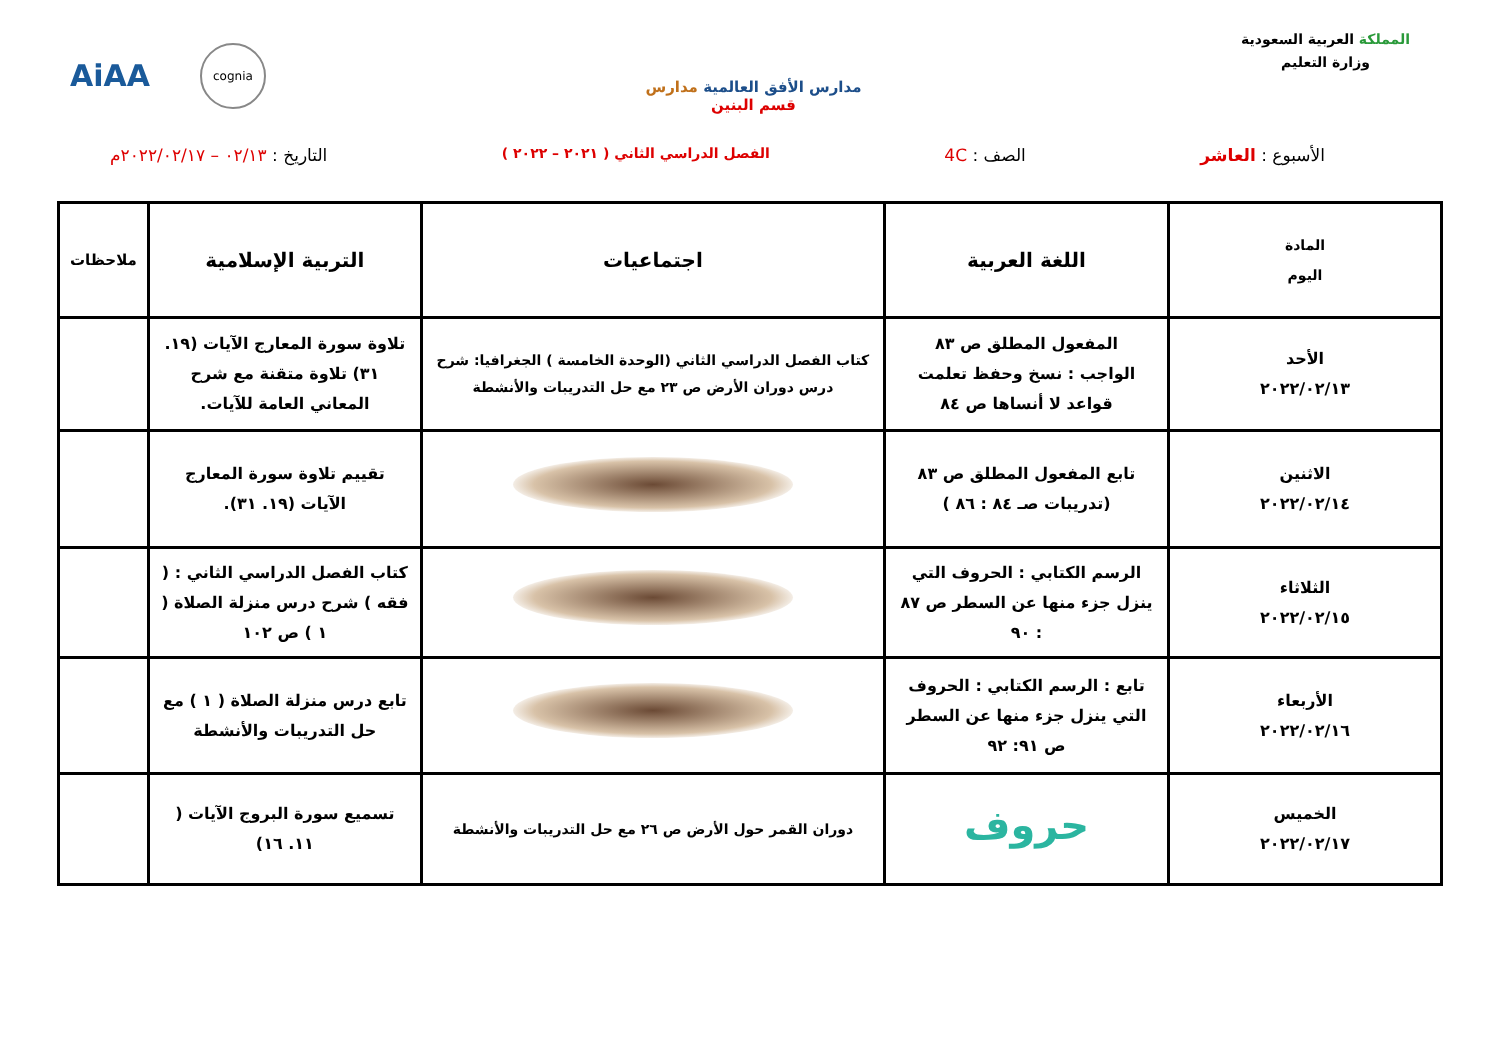المملكة العربية السعودية
وزارة التعليم
مدارس الأفق العالمية مدارس
قسم البنين
AiAA cognia
الأسبوع : العاشر الصف : 4C الفصل الدراسي الثاني ( ٢٠٢١ – ٢٠٢٢ ) التاريخ : ٠٢/١٣ – ٢٠٢٢/٠٢/١٧م
| المادة اليوم | اللغة العربية | اجتماعيات | التربية الإسلامية | ملاحظات |
| --- | --- | --- | --- | --- |
| الأحد ٢٠٢٢/٠٢/١٣ | المفعول المطلق ص ٨٣ الواجب : نسخ وحفظ تعلمت قواعد لا أنساها ص ٨٤ | كتاب الفصل الدراسي الثاني (الوحدة الخامسة ) الجغرافيا: شرح درس دوران الأرض ص ٢٣ مع حل التدريبات والأنشطة | تلاوة سورة المعارج الآيات (١٩. ٣١) تلاوة متقنة مع شرح المعاني العامة للآيات. | |
| الاثنين ٢٠٢٢/٠٢/١٤ | تابع المفعول المطلق ص ٨٣ (تدريبات صـ ٨٤ : ٨٦ ) | | تقييم تلاوة سورة المعارج الآيات (١٩. ٣١). | |
| الثلاثاء ٢٠٢٢/٠٢/١٥ | الرسم الكتابي : الحروف التي ينزل جزء منها عن السطر ص ٨٧ : ٩٠ | | كتاب الفصل الدراسي الثاني : ( فقه ) شرح درس منزلة الصلاة ( ١ ) ص ١٠٢ | |
| الأربعاء ٢٠٢٢/٠٢/١٦ | تابع : الرسم الكتابي : الحروف التي ينزل جزء منها عن السطر ص ٩١: ٩٢ | | تابع درس منزلة الصلاة ( ١ ) مع حل التدريبات والأنشطة | |
| الخميس ٢٠٢٢/٠٢/١٧ | حروف | دوران القمر حول الأرض ص ٢٦ مع حل التدريبات والأنشطة | تسميع سورة البروج الآيات ( ١١. ١٦) | |